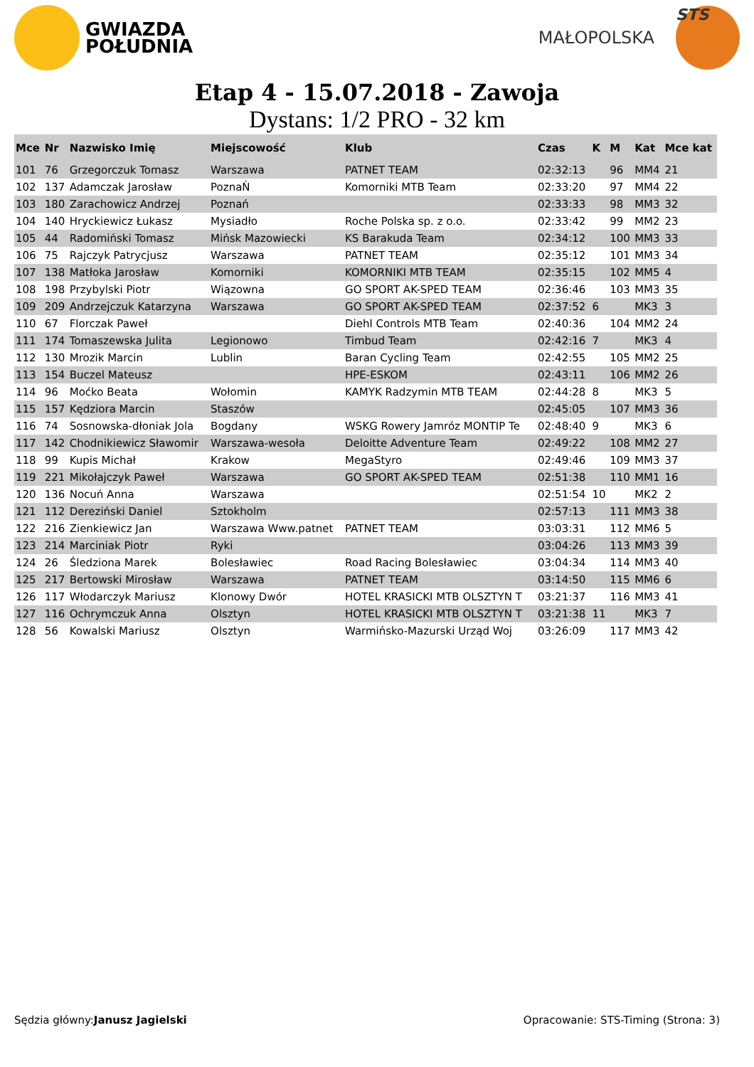GWIAZDA
POŁUDNIA
MAŁOPOLSKA
STS
Etap 4 - 15.07.2018 - Zawoja
Dystans: 1/2 PRO - 32 km
| Mce | Nr | Nazwisko Imię | Miejscowość | Klub | Czas | K | M | Kat | Mce kat |
| --- | --- | --- | --- | --- | --- | --- | --- | --- | --- |
| 101 | 76 | Grzegorczuk Tomasz | Warszawa | PATNET TEAM | 02:32:13 | | 96 | MM4 | 21 |
| 102 | 137 | Adamczak Jarosław | PoznaŃ | Komorniki MTB Team | 02:33:20 | | 97 | MM4 | 22 |
| 103 | 180 | Zarachowicz Andrzej | Poznań | | 02:33:33 | | 98 | MM3 | 32 |
| 104 | 140 | Hryckiewicz Łukasz | Mysiadło | Roche Polska sp. z o.o. | 02:33:42 | | 99 | MM2 | 23 |
| 105 | 44 | Radomiński Tomasz | Mińsk Mazowiecki | KS Barakuda Team | 02:34:12 | | 100 | MM3 | 33 |
| 106 | 75 | Rajczyk Patrycjusz | Warszawa | PATNET TEAM | 02:35:12 | | 101 | MM3 | 34 |
| 107 | 138 | Matłoka Jarosław | Komorniki | KOMORNIKI MTB TEAM | 02:35:15 | | 102 | MM5 | 4 |
| 108 | 198 | Przybylski Piotr | Wiązowna | GO SPORT AK-SPED TEAM | 02:36:46 | | 103 | MM3 | 35 |
| 109 | 209 | Andrzejczuk Katarzyna | Warszawa | GO SPORT AK-SPED TEAM | 02:37:52 | 6 | | MK3 | 3 |
| 110 | 67 | Florczak Paweł | | Diehl Controls MTB Team | 02:40:36 | | 104 | MM2 | 24 |
| 111 | 174 | Tomaszewska Julita | Legionowo | Timbud Team | 02:42:16 | 7 | | MK3 | 4 |
| 112 | 130 | Mrozik Marcin | Lublin | Baran Cycling Team | 02:42:55 | | 105 | MM2 | 25 |
| 113 | 154 | Buczel Mateusz | | HPE-ESKOM | 02:43:11 | | 106 | MM2 | 26 |
| 114 | 96 | Moćko Beata | Wołomin | KAMYK Radzymin MTB TEAM | 02:44:28 | 8 | | MK3 | 5 |
| 115 | 157 | Kędziora Marcin | Staszów | | 02:45:05 | | 107 | MM3 | 36 |
| 116 | 74 | Sosnowska-dłoniak Jola | Bogdany | WSKG Rowery Jamróz MONTIP Te | 02:48:40 | 9 | | MK3 | 6 |
| 117 | 142 | Chodnikiewicz Sławomir | Warszawa-wesoła | Deloitte Adventure Team | 02:49:22 | | 108 | MM2 | 27 |
| 118 | 99 | Kupis Michał | Krakow | MegaStyro | 02:49:46 | | 109 | MM3 | 37 |
| 119 | 221 | Mikołajczyk Paweł | Warszawa | GO SPORT AK-SPED TEAM | 02:51:38 | | 110 | MM1 | 16 |
| 120 | 136 | Nocuń Anna | Warszawa | | 02:51:54 | 10 | | MK2 | 2 |
| 121 | 112 | Dereziński Daniel | Sztokholm | | 02:57:13 | | 111 | MM3 | 38 |
| 122 | 216 | Zienkiewicz Jan | Warszawa Www.patnet | PATNET TEAM | 03:03:31 | | 112 | MM6 | 5 |
| 123 | 214 | Marciniak Piotr | Ryki | | 03:04:26 | | 113 | MM3 | 39 |
| 124 | 26 | Śledziona Marek | Bolesławiec | Road Racing Bolesławiec | 03:04:34 | | 114 | MM3 | 40 |
| 125 | 217 | Bertowski Mirosław | Warszawa | PATNET TEAM | 03:14:50 | | 115 | MM6 | 6 |
| 126 | 117 | Włodarczyk Mariusz | Klonowy Dwór | HOTEL KRASICKI MTB OLSZTYN T | 03:21:37 | | 116 | MM3 | 41 |
| 127 | 116 | Ochrymczuk Anna | Olsztyn | HOTEL KRASICKI MTB OLSZTYN T | 03:21:38 | 11 | | MK3 | 7 |
| 128 | 56 | Kowalski Mariusz | Olsztyn | Warmińsko-Mazurski Urząd Woj | 03:26:09 | | 117 | MM3 | 42 |
Sędzia główny:Janusz Jagielski Opracowanie: STS-Timing (Strona: 3)